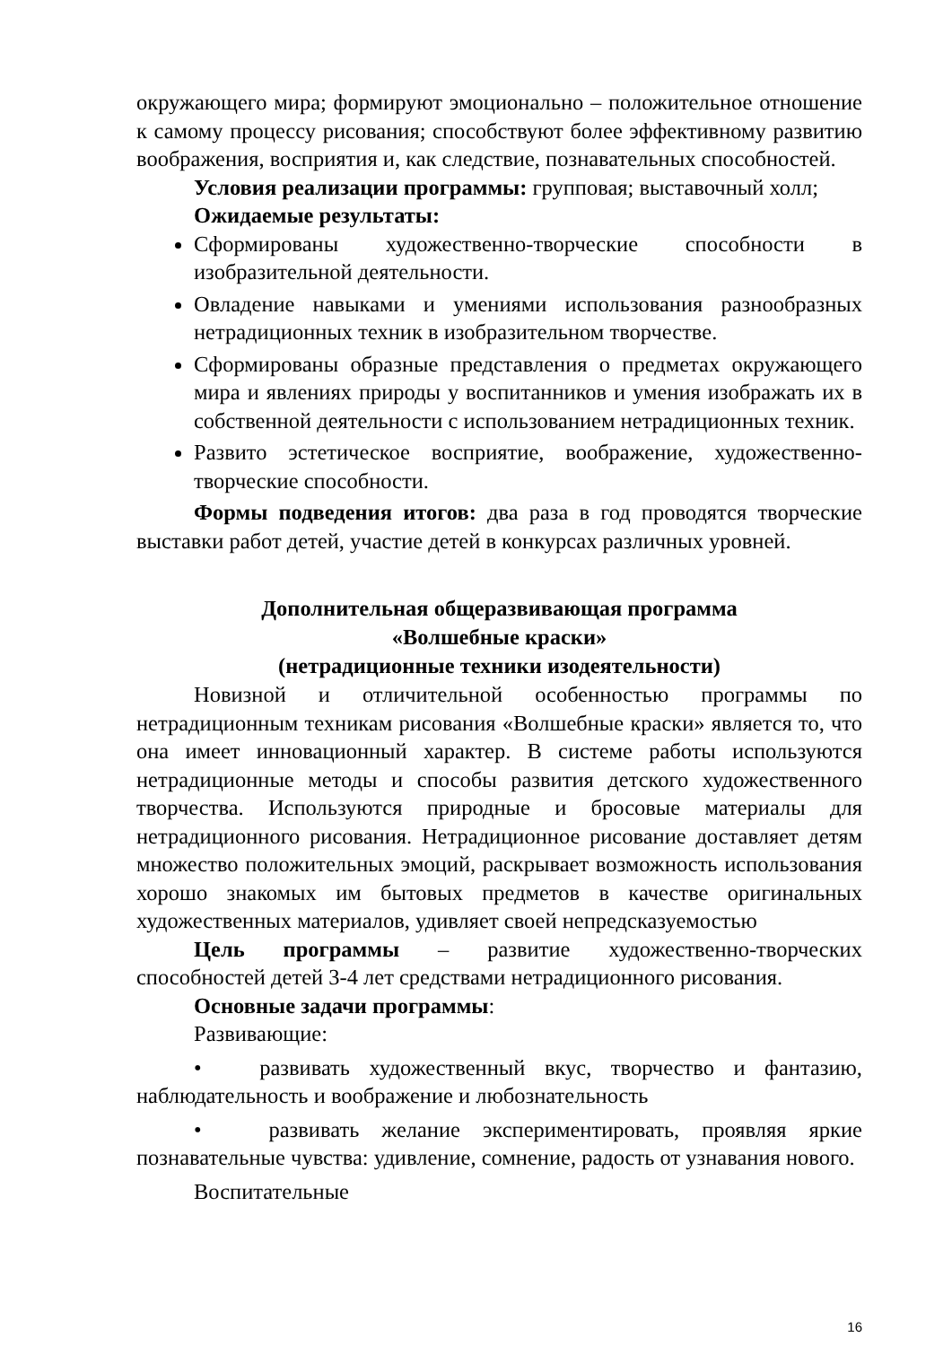окружающего мира; формируют эмоционально – положительное отношение к самому процессу рисования; способствуют более эффективному развитию воображения, восприятия и, как следствие, познавательных способностей.
Условия реализации программы: групповая; выставочный холл;
Ожидаемые результаты:
Сформированы художественно-творческие способности в изобразительной деятельности.
Овладение навыками и умениями использования разнообразных нетрадиционных техник в изобразительном творчестве.
Сформированы образные представления о предметах окружающего мира и явлениях природы у воспитанников и умения изображать их в собственной деятельности с использованием нетрадиционных техник.
Развито эстетическое восприятие, воображение, художественно-творческие способности.
Формы подведения итогов: два раза в год проводятся творческие выставки работ детей, участие детей в конкурсах различных уровней.
Дополнительная общеразвивающая программа
«Волшебные краски»
(нетрадиционные техники изодеятельности)
Новизной и отличительной особенностью программы по нетрадиционным техникам рисования «Волшебные краски» является то, что она имеет инновационный характер. В системе работы используются нетрадиционные методы и способы развития детского художественного творчества. Используются природные и бросовые материалы для нетрадиционного рисования. Нетрадиционное рисование доставляет детям множество положительных эмоций, раскрывает возможность использования хорошо знакомых им бытовых предметов в качестве оригинальных художественных материалов, удивляет своей непредсказуемостью
Цель программы – развитие художественно-творческих способностей детей 3-4 лет средствами нетрадиционного рисования.
Основные задачи программы:
Развивающие:
• развивать художественный вкус, творчество и фантазию, наблюдательность и воображение и любознательность
• развивать желание экспериментировать, проявляя яркие познавательные чувства: удивление, сомнение, радость от узнавания нового.
Воспитательные
16